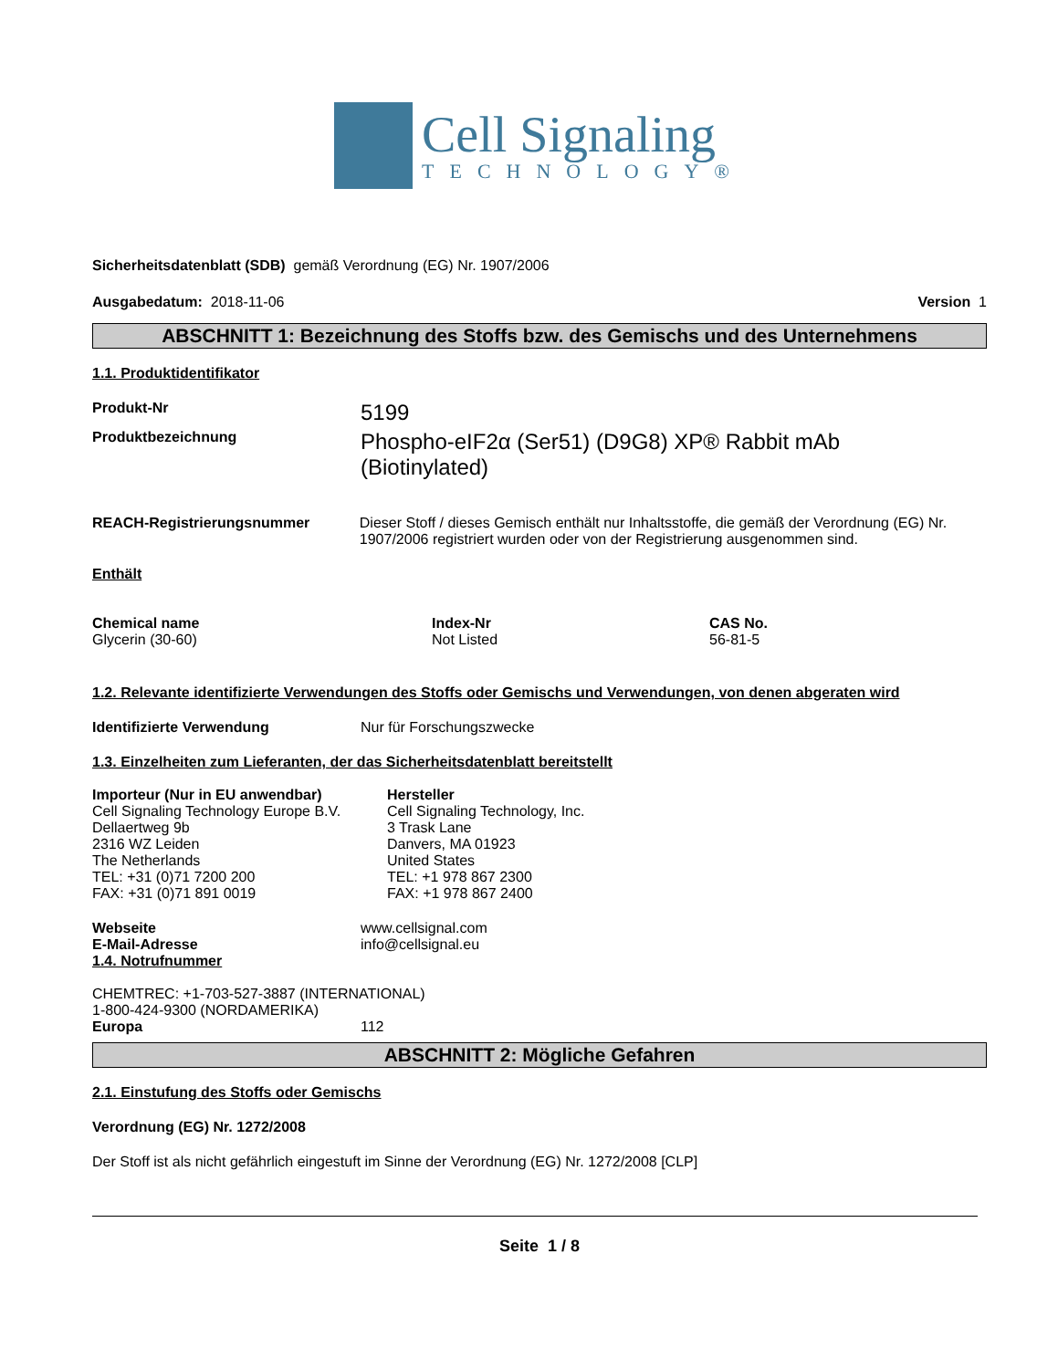Cell Signaling
TECHNOLOGY®
Sicherheitsdatenblatt (SDB) gemäß Verordnung (EG) Nr. 1907/2006
Ausgabedatum: 2018-11-06 Version 1
ABSCHNITT 1: Bezeichnung des Stoffs bzw. des Gemischs und des Unternehmens
1.1. Produktidentifikator
Produkt-Nr
5199
Produktbezeichnung
Phospho-eIF2α (Ser51) (D9G8) XP® Rabbit mAb (Biotinylated)
REACH-Registrierungsnummer Dieser Stoff / dieses Gemisch enthält nur Inhaltsstoffe, die gemäß der Verordnung (EG) Nr. 1907/2006 registriert wurden oder von der Registrierung ausgenommen sind.
Enthält
| Chemical name | Index-Nr | CAS No. |
| --- | --- | --- |
| Glycerin (30-60) | Not Listed | 56-81-5 |
1.2. Relevante identifizierte Verwendungen des Stoffs oder Gemischs und Verwendungen, von denen abgeraten wird
Identifizierte Verwendung Nur für Forschungszwecke
1.3. Einzelheiten zum Lieferanten, der das Sicherheitsdatenblatt bereitstellt
Importeur (Nur in EU anwendbar)
Cell Signaling Technology Europe B.V.
Dellaertweg 9b
2316 WZ Leiden
The Netherlands
TEL: +31 (0)71 7200 200
FAX: +31 (0)71 891 0019
Hersteller
Cell Signaling Technology, Inc.
3 Trask Lane
Danvers, MA 01923
United States
TEL: +1 978 867 2300
FAX: +1 978 867 2400
Webseite www.cellsignal.com
E-Mail-Adresse info@cellsignal.eu
1.4. Notrufnummer
CHEMTREC: +1-703-527-3887 (INTERNATIONAL)
1-800-424-9300 (NORDAMERIKA)
Europa 112
ABSCHNITT 2: Mögliche Gefahren
2.1. Einstufung des Stoffs oder Gemischs
Verordnung (EG) Nr. 1272/2008
Der Stoff ist als nicht gefährlich eingestuft im Sinne der Verordnung (EG) Nr. 1272/2008 [CLP]
Seite 1 / 8